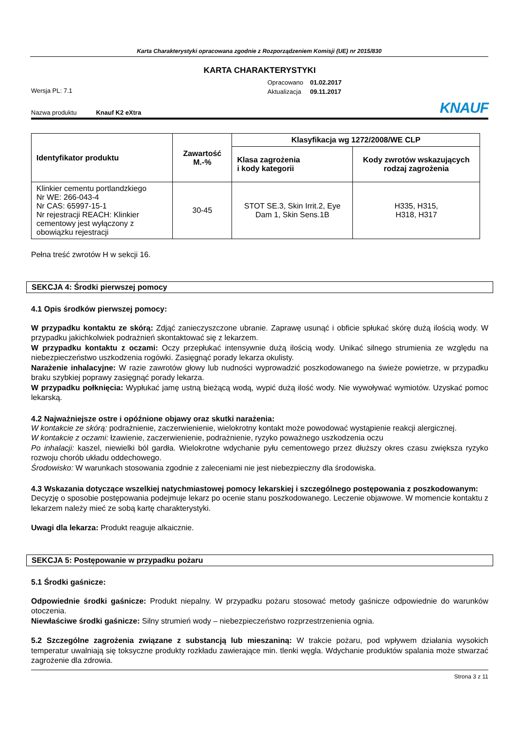Karta Charakterystyki opracowana zgodnie z Rozporządzeniem Komisji (UE) nr 2015/830
KARTA CHARAKTERYSTYKI
Wersja PL: 7.1
| Opracowano | 01.02.2017 |
| Aktualizacja | 09.11.2017 |
Nazwa produktu Knauf K2 eXtra
KNAUF
| Identyfikator produktu | Zawartość M.-% | Klasyfikacja wg 1272/2008/WE CLP | |
| --- | --- | --- | --- |
| | | Klasa zagrożenia i kody kategorii | Kody zwrotów wskazujących rodzaj zagrożenia |
| Klinkier cementu portlandzkiego Nr WE: 266-043-4 Nr CAS: 65997-15-1 Nr rejestracji REACH: Klinkier cementowy jest wyłączony z obowiązku rejestracji | 30-45 | STOT SE.3, Skin Irrit.2, Eye Dam 1, Skin Sens.1B | H335, H315, H318, H317 |
Pełna treść zwrotów H w sekcji 16.
SEKCJA 4: Środki pierwszej pomocy
4.1 Opis środków pierwszej pomocy:
W przypadku kontaktu ze skórą: Zdjąć zanieczyszczone ubranie. Zaprawę usunąć i obficie spłukać skórę dużą ilością wody. W przypadku jakichkolwiek podrażnień skontaktować się z lekarzem.
W przypadku kontaktu z oczami: Oczy przepłukać intensywnie dużą ilością wody. Unikać silnego strumienia ze względu na niebezpieczeństwo uszkodzenia rogówki. Zasięgnąć porady lekarza okulisty.
Narażenie inhalacyjne: W razie zawrotów głowy lub nudności wyprowadzić poszkodowanego na świeże powietrze, w przypadku braku szybkiej poprawy zasięgnąć porady lekarza.
W przypadku połknięcia: Wypłukać jamę ustną bieżącą wodą, wypić dużą ilość wody. Nie wywoływać wymiotów. Uzyskać pomoc lekarską.
4.2 Najważniejsze ostre i opóźnione objawy oraz skutki narażenia:
W kontakcie ze skórą: podrażnienie, zaczerwienienie, wielokrotny kontakt może powodować wystąpienie reakcji alergicznej.
W kontakcie z oczami: łzawienie, zaczerwienienie, podrażnienie, ryzyko poważnego uszkodzenia oczu
Po inhalacji: kaszel, niewielki ból gardła. Wielokrotne wdychanie pyłu cementowego przez dłuższy okres czasu zwiększa ryzyko rozwoju chorób układu oddechowego.
Środowisko: W warunkach stosowania zgodnie z zaleceniami nie jest niebezpieczny dla środowiska.
4.3 Wskazania dotyczące wszelkiej natychmiastowej pomocy lekarskiej i szczególnego postępowania z poszkodowanym:
Decyzję o sposobie postępowania podejmuje lekarz po ocenie stanu poszkodowanego. Leczenie objawowe. W momencie kontaktu z lekarzem należy mieć ze sobą kartę charakterystyki.
Uwagi dla lekarza: Produkt reaguje alkaicznie.
SEKCJA 5: Postępowanie w przypadku pożaru
5.1 Środki gaśnicze:
Odpowiednie środki gaśnicze: Produkt niepalny. W przypadku pożaru stosować metody gaśnicze odpowiednie do warunków otoczenia.
Niewłaściwe środki gaśnicze: Silny strumień wody – niebezpieczeństwo rozprzestrzenienia ognia.
5.2 Szczególne zagrożenia związane z substancją lub mieszaniną: W trakcie pożaru, pod wpływem działania wysokich temperatur uwalniają się toksyczne produkty rozkładu zawierające min. tlenki węgla. Wdychanie produktów spalania może stwarzać zagrożenie dla zdrowia.
Strona 3 z 11